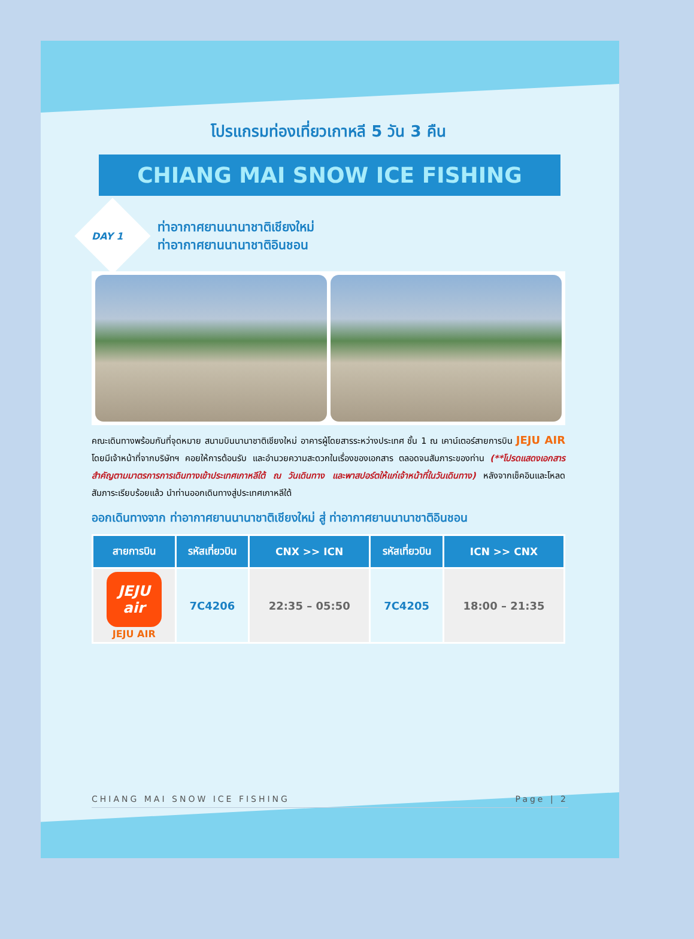โปรแกรมท่องเที่ยวเกาหลี 5 วัน 3 คืน
CHIANG MAI SNOW ICE FISHING
DAY 1
ท่าอากาศยานนานาชาติเชียงใหม่
ท่าอากาศยานนานาชาติอินชอน
คณะเดินทางพร้อมกันที่จุดหมาย สนามบินนานาชาติเชียงใหม่ อาคารผู้โดยสารระหว่างประเทศ ชั้น 1 ณ เคาน์เตอร์สายการบิน JEJU AIR โดยมีเจ้าหน้าที่จากบริษัทฯ คอยให้การต้อนรับ และอำนวยความสะดวกในเรื่องของเอกสาร ตลอดจนสัมภาระของท่าน (**โปรดแสดงเอกสารสำคัญตามมาตรการการเดินทางเข้าประเทศเกาหลีใต้ ณ วันเดินทาง และพาสปอร์ตให้แก่เจ้าหน้าที่ในวันเดินทาง) หลังจากเช็คอินและโหลดสัมภาระเรียบร้อยแล้ว นำท่านออกเดินทางสู่ประเทศเกาหลีใต้
ออกเดินทางจาก ท่าอากาศยานนานาชาติเชียงใหม่ สู่ ท่าอากาศยานนานาชาติอินชอน
| สายการบิน | รหัสเที่ยวบิน | CNX >> ICN | รหัสเที่ยวบิน | ICN >> CNX |
| --- | --- | --- | --- | --- |
| JEJU air JEJU AIR | 7C4206 | 22:35 – 05:50 | 7C4205 | 18:00 – 21:35 |
CHIANG MAI SNOW ICE FISHING Page | 2